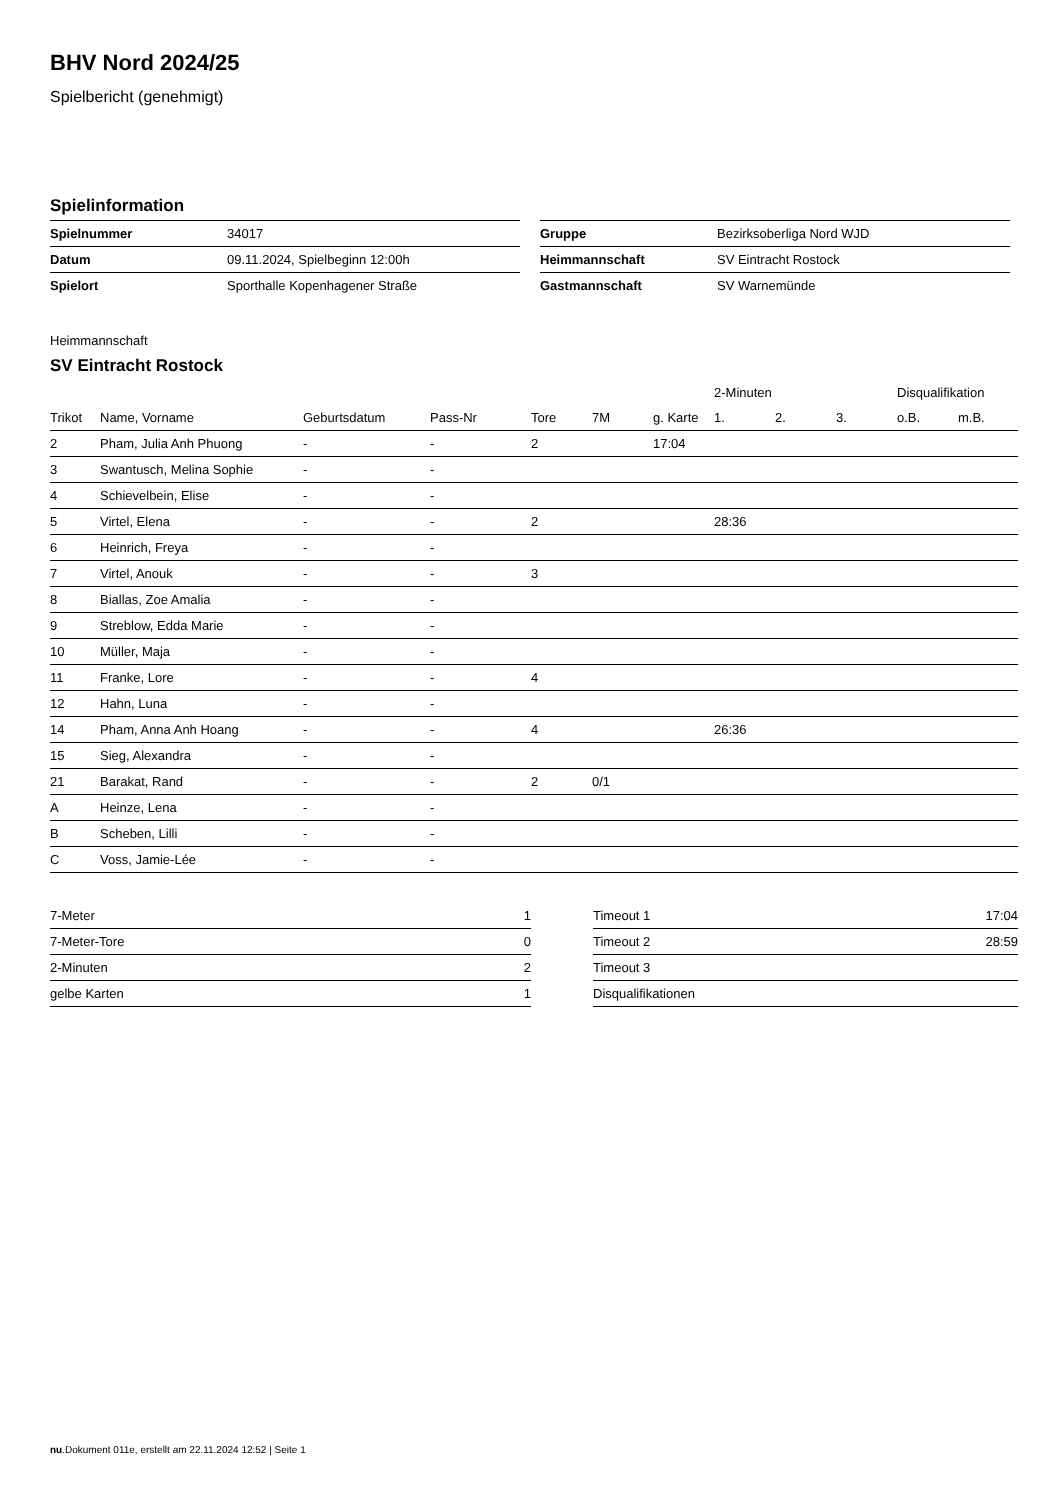BHV Nord 2024/25
Spielbericht (genehmigt)
Spielinformation
| Spielnummer | 34017 |
| Datum | 09.11.2024, Spielbeginn 12:00h |
| Spielort | Sporthalle Kopenhagener Straße |
| Gruppe | Bezirksoberliga Nord WJD |
| Heimmannschaft | SV Eintracht Rostock |
| Gastmannschaft | SV Warnemünde |
Heimmannschaft
SV Eintracht Rostock
| | | | | | | | 2-Minuten | | | Disqualifikation | |
| --- | --- | --- | --- | --- | --- | --- | --- | --- | --- | --- | --- |
| Trikot | Name, Vorname | Geburtsdatum | Pass-Nr | Tore | 7M | g. Karte | 1. | 2. | 3. | o.B. | m.B. |
| 2 | Pham, Julia Anh Phuong | - | - | 2 | | 17:04 | | | | | |
| 3 | Swantusch, Melina Sophie | - | - | | | | | | | | |
| 4 | Schievelbein, Elise | - | - | | | | | | | | |
| 5 | Virtel, Elena | - | - | 2 | | | 28:36 | | | | |
| 6 | Heinrich, Freya | - | - | | | | | | | | |
| 7 | Virtel, Anouk | - | - | 3 | | | | | | | |
| 8 | Biallas, Zoe Amalia | - | - | | | | | | | | |
| 9 | Streblow, Edda Marie | - | - | | | | | | | | |
| 10 | Müller, Maja | - | - | | | | | | | | |
| 11 | Franke, Lore | - | - | 4 | | | | | | | |
| 12 | Hahn, Luna | - | - | | | | | | | | |
| 14 | Pham, Anna Anh Hoang | - | - | 4 | | | 26:36 | | | | |
| 15 | Sieg, Alexandra | - | - | | | | | | | | |
| 21 | Barakat, Rand | - | - | 2 | 0/1 | | | | | | |
| A | Heinze, Lena | - | - | | | | | | | | |
| B | Scheben, Lilli | - | - | | | | | | | | |
| C | Voss, Jamie-Lée | - | - | | | | | | | | |
| 7-Meter | 1 |
| 7-Meter-Tore | 0 |
| 2-Minuten | 2 |
| gelbe Karten | 1 |
| Timeout 1 | 17:04 |
| Timeout 2 | 28:59 |
| Timeout 3 | |
| Disqualifikationen | |
nu.Dokument 011e, erstellt am 22.11.2024 12:52 | Seite 1